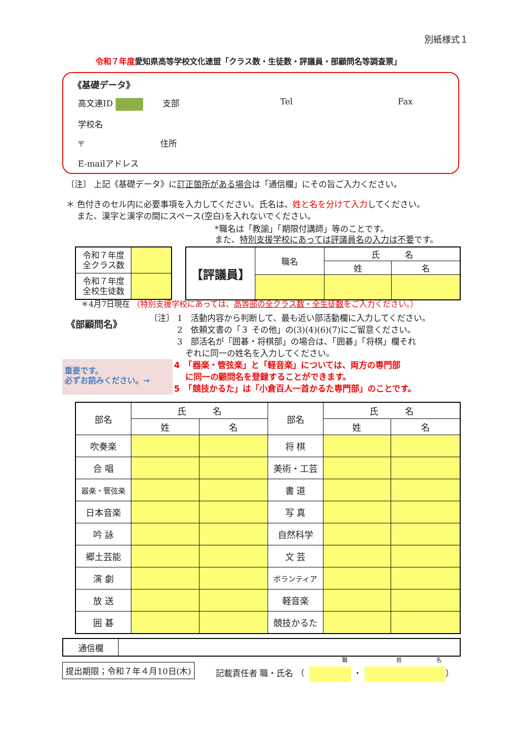別紙様式１
令和７年度愛知県高等学校文化連盟「クラス数・生徒数・評議員・部顧問名等調査票」
《基礎データ》
高文連ID 支部 Tel Fax
学校名
〒 住所
E-mailアドレス
〔注〕 上記《基礎データ》に訂正箇所がある場合は「通信欄」にその旨ご入力ください。
＊ 色付きのセル内に必要事項を入力してください。氏名は、姓と名を分けて入力してください。
　 また、漢字と漢字の間にスペース(空白)を入れないでください。
*職名は「教諭」「期限付講師」等のことです。
また、特別支援学校にあっては評議員名の入力は不要です。
| 令和７年度 全クラス数 | |
| 令和７年度 全校生徒数 | |
| 【評議員】 | 職名 | 氏 名 | |
| | | 姓 | 名 |
＊4月7日現在 （特別支援学校にあっては、高等部の全クラス数・全生徒数をご入力ください。）
《部顧問名》
〔注〕 1　活動内容から判断して、最も近い部活動欄に入力してください。
　　　 2　依頼文書の「３ その他」の(3)(4)(6)(7)にご留意ください。
　　　 3　部活名が「囲碁・将棋部」の場合は、「囲碁」「将棋」欄それ
　　　　 ぞれに同一の姓名を入力してください。
重要です。
必ずお読みください。→
4　「器楽・管弦楽」と「軽音楽」については、両方の専門部
　 に同一の顧問名を登録することができます。
5　「競技かるた」は「小倉百人一首かるた専門部」のことです。
| 部名 | 氏 名 | | 部名 | 氏 名 | |
| --- | --- | --- | --- | --- | --- |
| | 姓 | 名 | | 姓 | 名 |
| 吹奏楽 | | | 将 棋 | | |
| 合 唱 | | | 美術・工芸 | | |
| 器楽・管弦楽 | | | 書 道 | | |
| 日本音楽 | | | 写 真 | | |
| 吟 詠 | | | 自然科学 | | |
| 郷土芸能 | | | 文 芸 | | |
| 演 劇 | | | ボランティア | | |
| 放 送 | | | 軽音楽 | | |
| 囲 碁 | | | 競技かるた | | |
| 通信欄 | |
提出期限；令和７年４月10日(木) 記載責任者 職・氏名 （ ・ ）
職 姓 名